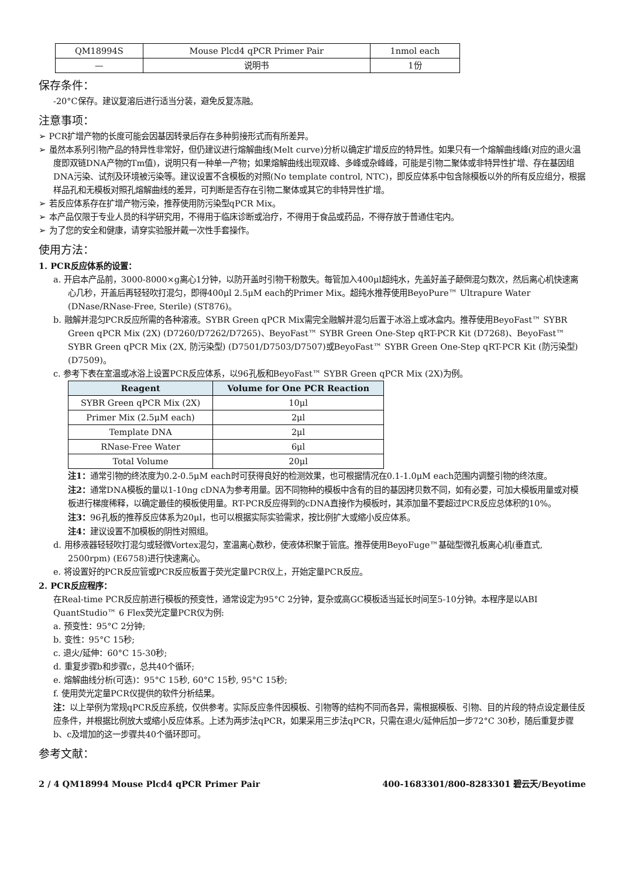| QM18994S | Mouse Plcd4 qPCR Primer Pair | 1nmol each |
| — | 说明书 | 1份 |
保存条件：
-20°C保存。建议复溶后进行适当分装，避免反复冻融。
注意事项：
➢ PCR扩增产物的长度可能会因基因转录后存在多种剪接形式而有所差异。
➢ 虽然本系列引物产品的特异性非常好，但仍建议进行熔解曲线(Melt curve)分析以确定扩增反应的特异性。如果只有一个熔解曲线峰(对应的退火温度即双链DNA产物的Tm值)，说明只有一种单一产物；如果熔解曲线出现双峰、多峰或杂峰峰，可能是引物二聚体或非特异性扩增、存在基因组DNA污染、试剂及环境被污染等。建议设置不含模板的对照(No template control, NTC)，即反应体系中包含除模板以外的所有反应组分，根据样品孔和无模板对照孔熔解曲线的差异，可判断是否存在引物二聚体或其它的非特异性扩增。
➢ 若反应体系存在扩增产物污染，推荐使用防污染型qPCR Mix。
➢ 本产品仅限于专业人员的科学研究用，不得用于临床诊断或治疗，不得用于食品或药品，不得存放于普通住宅内。
➢ 为了您的安全和健康，请穿实验服并戴一次性手套操作。
使用方法：
1. PCR反应体系的设置：
a. 开启本产品前，3000-8000×g离心1分钟，以防开盖时引物干粉散失。每管加入400μl超纯水，先盖好盖子颠倒混匀数次，然后离心机快速离心几秒，开盖后再轻轻吹打混匀，即得400μl 2.5μM each的Primer Mix。超纯水推荐使用BeyoPure™ Ultrapure Water (DNase/RNase-Free, Sterile) (ST876)。
b. 融解并混匀PCR反应所需的各种溶液。SYBR Green qPCR Mix需完全融解并混匀后置于冰浴上或冰盒内。推荐使用BeyoFast™ SYBR Green qPCR Mix (2X) (D7260/D7262/D7265)、BeyoFast™ SYBR Green One-Step qRT-PCR Kit (D7268)、BeyoFast™ SYBR Green qPCR Mix (2X, 防污染型) (D7501/D7503/D7507)或BeyoFast™ SYBR Green One-Step qRT-PCR Kit (防污染型) (D7509)。
c. 参考下表在室温或冰浴上设置PCR反应体系，以96孔板和BeyoFast™ SYBR Green qPCR Mix (2X)为例。
| Reagent | Volume for One PCR Reaction |
| --- | --- |
| SYBR Green qPCR Mix (2X) | 10μl |
| Primer Mix (2.5μM each) | 2μl |
| Template DNA | 2μl |
| RNase-Free Water | 6μl |
| Total Volume | 20μl |
注1：通常引物的终浓度为0.2-0.5μM each时可获得良好的检测效果，也可根据情况在0.1-1.0μM each范围内调整引物的终浓度。
注2：通常DNA模板的量以1-10ng cDNA为参考用量。因不同物种的模板中含有的目的基因拷贝数不同，如有必要，可加大模板用量或对模板进行梯度稀释，以确定最佳的模板使用量。RT-PCR反应得到的cDNA直接作为模板时，其添加量不要超过PCR反应总体积的10%。
注3：96孔板的推荐反应体系为20μl，也可以根据实际实验需求，按比例扩大或缩小反应体系。
注4：建议设置不加模板的阴性对照组。
d. 用移液器轻轻吹打混匀或轻微Vortex混匀，室温离心数秒，使液体积聚于管底。推荐使用BeyoFuge™基础型微孔板离心机(垂直式, 2500rpm) (E6758)进行快速离心。
e. 将设置好的PCR反应管或PCR反应板置于荧光定量PCR仪上，开始定量PCR反应。
2. PCR反应程序：
在Real-time PCR反应前进行模板的预变性，通常设定为95°C 2分钟，复杂或高GC模板适当延长时间至5-10分钟。本程序是以ABI QuantStudio™ 6 Flex荧光定量PCR仪为例:
a. 预变性：95°C 2分钟;
b. 变性：95°C 15秒;
c. 退火/延伸：60°C 15-30秒;
d. 重复步骤b和步骤c，总共40个循环;
e. 熔解曲线分析(可选)：95°C 15秒, 60°C 15秒, 95°C 15秒;
f. 使用荧光定量PCR仪提供的软件分析结果。
注：以上举例为常规qPCR反应系统，仅供参考。实际反应条件因模板、引物等的结构不同而各异，需根据模板、引物、目的片段的特点设定最佳反应条件，并根据比例放大或缩小反应体系。上述为两步法qPCR，如果采用三步法qPCR，只需在退火/延伸后加一步72°C 30秒，随后重复步骤b、c及增加的这一步骤共40个循环即可。
参考文献：
2 / 4 QM18994 Mouse Plcd4 qPCR Primer Pair 400-1683301/800-8283301 碧云天/Beyotime